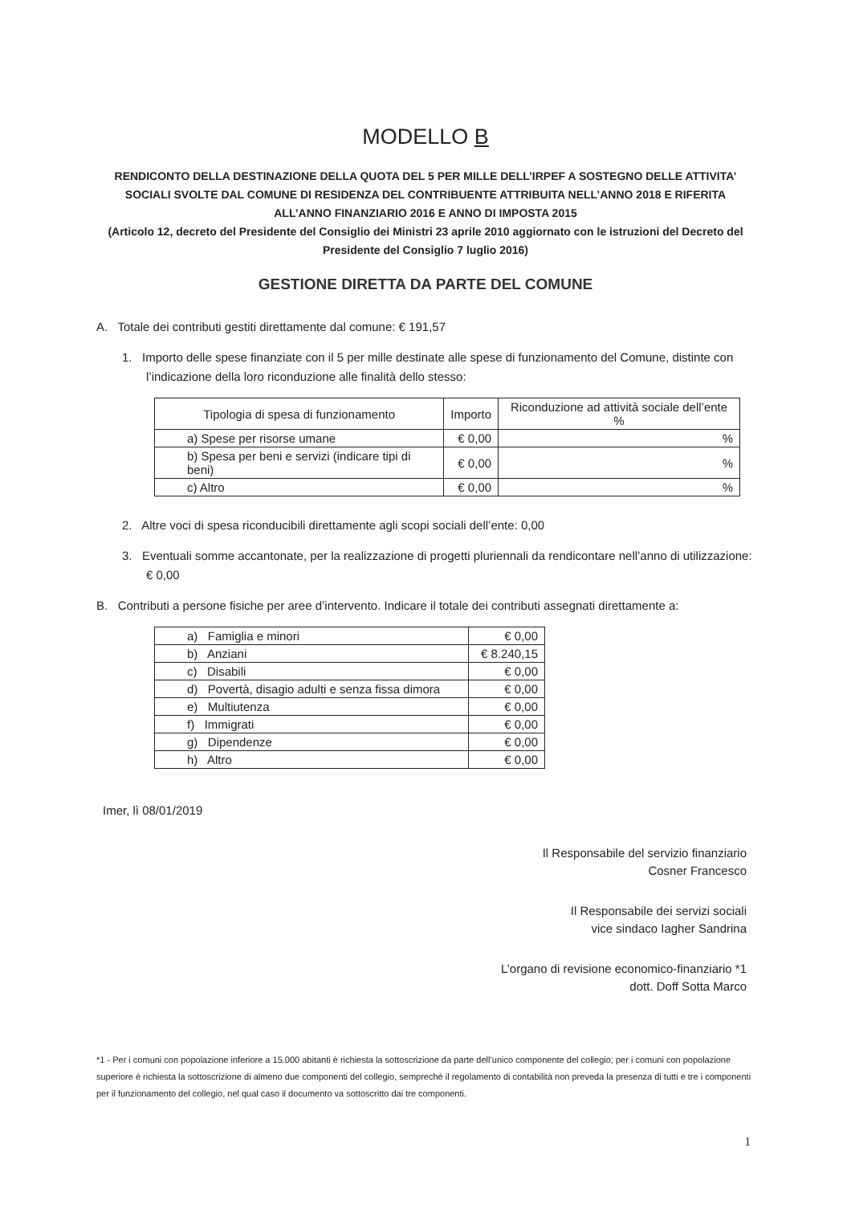MODELLO B
RENDICONTO DELLA DESTINAZIONE DELLA QUOTA DEL 5 PER MILLE DELL’IRPEF A SOSTEGNO DELLE ATTIVITA’ SOCIALI SVOLTE DAL COMUNE DI RESIDENZA DEL CONTRIBUENTE ATTRIBUITA NELL’ANNO 2018 E RIFERITA ALL’ANNO FINANZIARIO 2016 E ANNO DI IMPOSTA 2015
(Articolo 12, decreto del Presidente del Consiglio dei Ministri 23 aprile 2010 aggiornato con le istruzioni del Decreto del Presidente del Consiglio 7 luglio 2016)
GESTIONE DIRETTA DA PARTE DEL COMUNE
A. Totale dei contributi gestiti direttamente dal comune: € 191,57
1. Importo delle spese finanziate con il 5 per mille destinate alle spese di funzionamento del Comune, distinte con l’indicazione della loro riconduzione alle finalità dello stesso:
| Tipologia di spesa di funzionamento | Importo | Riconduzione ad attività sociale dell’ente % |
| --- | --- | --- |
| a) Spese per risorse umane | € 0,00 | % |
| b) Spesa per beni e servizi (indicare tipi di beni) | € 0,00 | % |
| c) Altro | € 0,00 | % |
2. Altre voci di spesa riconducibili direttamente agli scopi sociali dell’ente: 0,00
3. Eventuali somme accantonate, per la realizzazione di progetti pluriennali da rendicontare nell’anno di utilizzazione: € 0,00
B. Contributi a persone fisiche per aree d’intervento. Indicare il totale dei contributi assegnati direttamente a:
| a) Famiglia e minori | € 0,00 |
| b) Anziani | € 8.240,15 |
| c) Disabili | € 0,00 |
| d) Povertà, disagio adulti e senza fissa dimora | € 0,00 |
| e) Multiutenza | € 0,00 |
| f) Immigrati | € 0,00 |
| g) Dipendenze | € 0,00 |
| h) Altro | € 0,00 |
Imer, lì 08/01/2019
Il Responsabile del servizio finanziario
Cosner Francesco
Il Responsabile dei servizi sociali
vice sindaco Iagher Sandrina
L’organo di revisione economico-finanziario *1
dott. Doff Sotta Marco
*1 - Per i comuni con popolazione inferiore a 15.000 abitanti è richiesta la sottoscrizione da parte dell’unico componente del collegio; per i comuni con popolazione superiore è richiesta la sottoscrizione di almeno due componenti del collegio, sempreché il regolamento di contabilità non preveda la presenza di tutti e tre i componenti per il funzionamento del collegio, nel qual caso il documento va sottoscritto dai tre componenti.
1